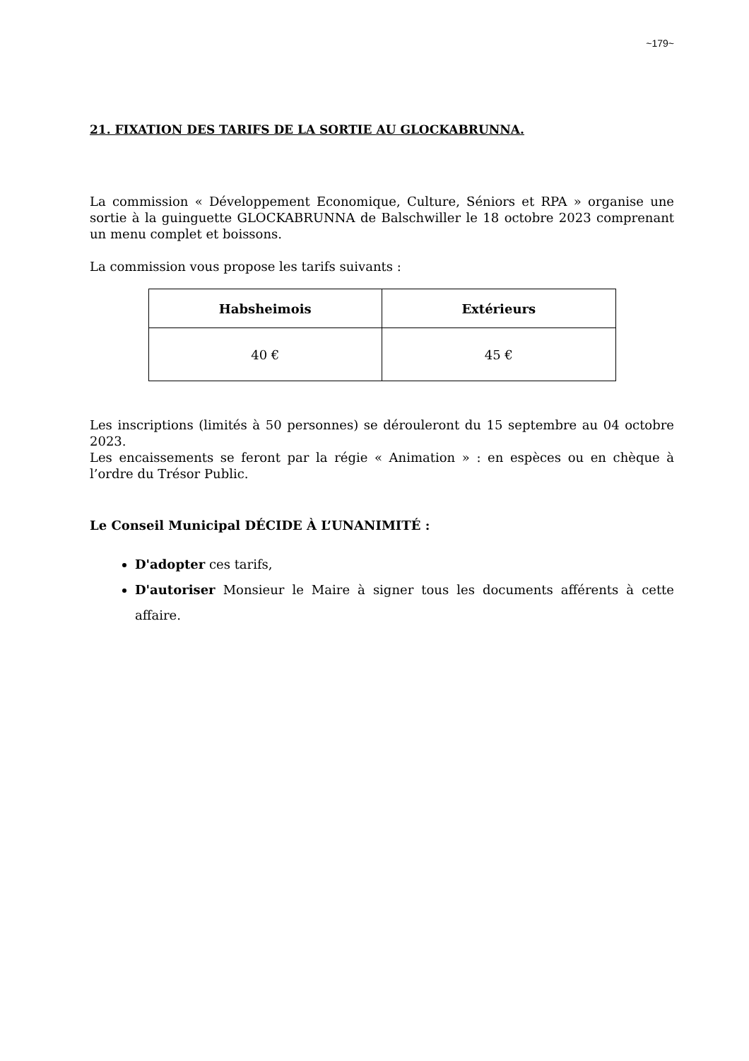~179~
21. FIXATION DES TARIFS DE LA SORTIE AU GLOCKABRUNNA.
La commission « Développement Economique, Culture, Séniors et RPA » organise une sortie à la guinguette GLOCKABRUNNA de Balschwiller le 18 octobre 2023 comprenant un menu complet et boissons.
La commission vous propose les tarifs suivants :
| Habsheimois | Extérieurs |
| --- | --- |
| 40 € | 45 € |
Les inscriptions (limités à 50 personnes) se dérouleront du 15 septembre au 04 octobre 2023.
Les encaissements se feront par la régie « Animation » : en espèces ou en chèque à l’ordre du Trésor Public.
Le Conseil Municipal DÉCIDE À L’UNANIMITÉ :
D'adopter ces tarifs,
D'autoriser Monsieur le Maire à signer tous les documents afférents à cette affaire.